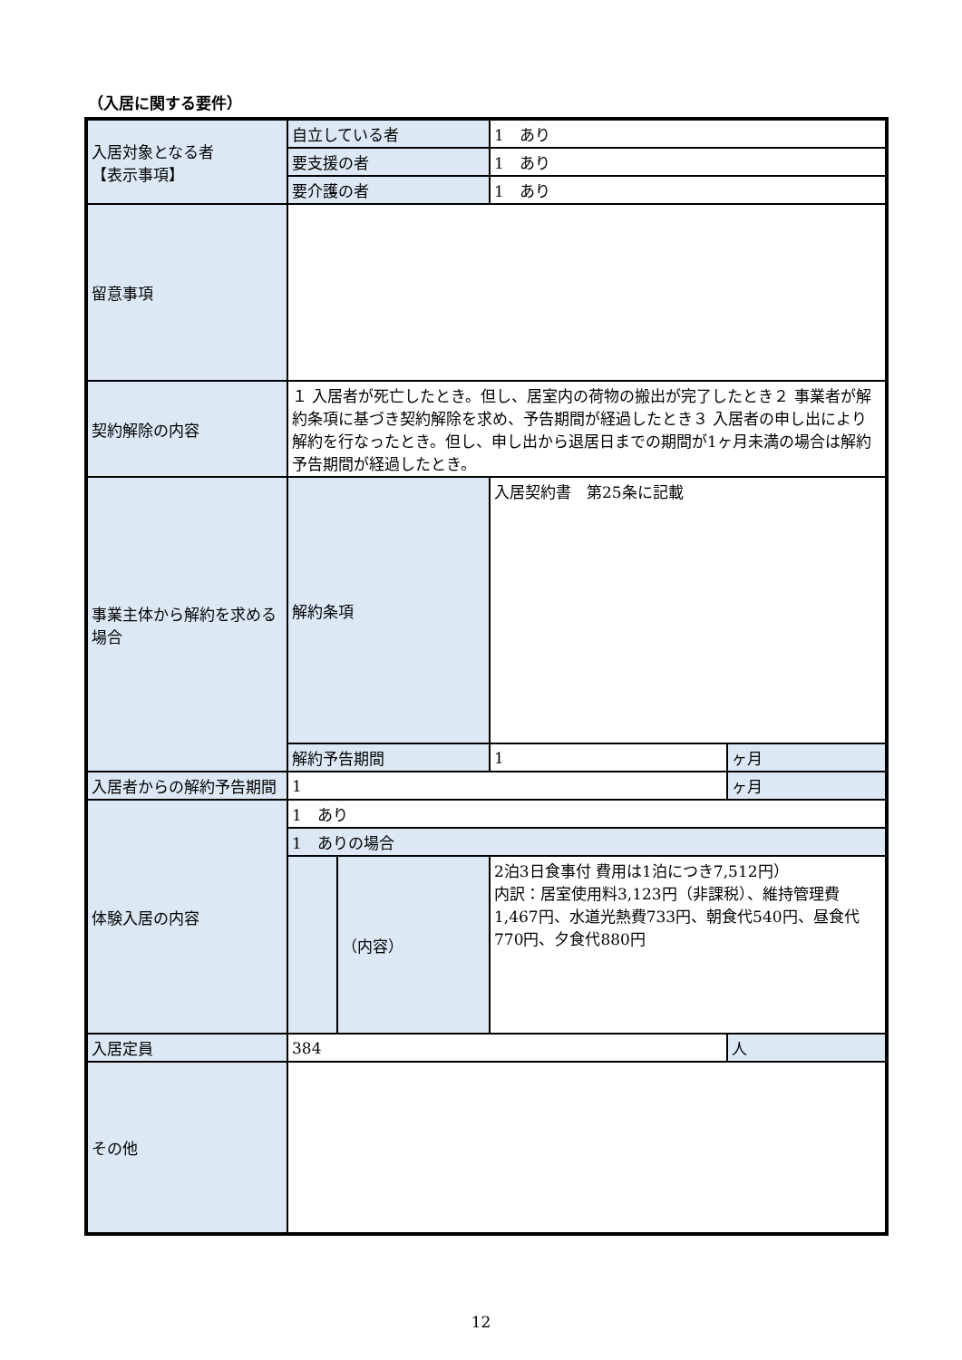（入居に関する要件）
| 入居対象となる者 【表示事項】 | 自立している者 | | 1 あり | |
| | 要支援の者 | | 1 あり | |
| | 要介護の者 | | 1 あり | |
| 留意事項 | | | | |
| 契約解除の内容 | １ 入居者が死亡したとき。但し、居室内の荷物の搬出が完了したとき２ 事業者が解約条項に基づき契約解除を求め、予告期間が経過したとき３ 入居者の申し出により解約を行なったとき。但し、申し出から退居日までの期間が1ヶ月未満の場合は解約予告期間が経過したとき。 | | | |
| 事業主体から解約を求める場合 | 解約条項 | | 入居契約書 第25条に記載 | |
| | 解約予告期間 | | 1 | ヶ月 |
| 入居者からの解約予告期間 | 1 | | | ヶ月 |
| 体験入居の内容 | 1 あり | | | |
| | 1 ありの場合 | | | |
| | | （内容） | 2泊3日食事付 費用は1泊につき7,512円） 内訳：居室使用料3,123円（非課税）、維持管理費1,467円、水道光熱費733円、朝食代540円、昼食代770円、夕食代880円 | |
| 入居定員 | 384 | | | 人 |
| その他 | | | | |
12